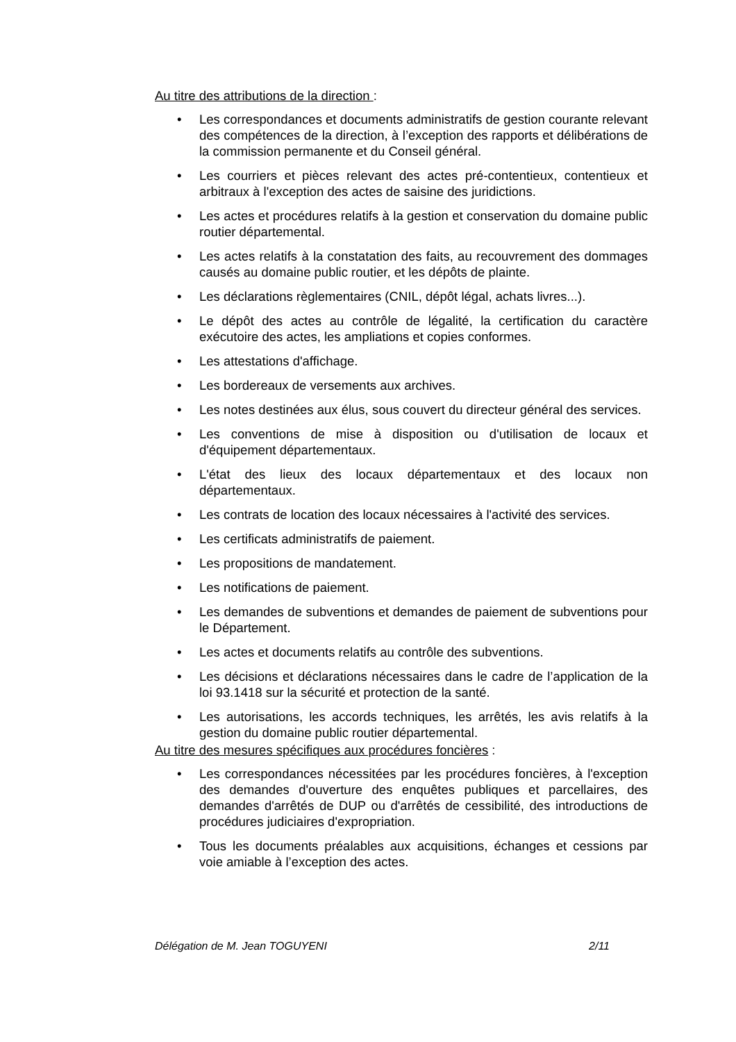Au titre des attributions de la direction :
• Les correspondances et documents administratifs de gestion courante relevant des compétences de la direction, à l’exception des rapports et délibérations de la commission permanente et du Conseil général.
• Les courriers et pièces relevant des actes pré-contentieux, contentieux et arbitraux à l'exception des actes de saisine des juridictions.
• Les actes et procédures relatifs à la gestion et conservation du domaine public routier départemental.
• Les actes relatifs à la constatation des faits, au recouvrement des dommages causés au domaine public routier, et les dépôts de plainte.
• Les déclarations règlementaires (CNIL, dépôt légal, achats livres...).
• Le dépôt des actes au contrôle de légalité, la certification du caractère exécutoire des actes, les ampliations et copies conformes.
• Les attestations d'affichage.
• Les bordereaux de versements aux archives.
• Les notes destinées aux élus, sous couvert du directeur général des services.
• Les conventions de mise à disposition ou d'utilisation de locaux et d'équipement départementaux.
• L'état des lieux des locaux départementaux et des locaux non départementaux.
• Les contrats de location des locaux nécessaires à l'activité des services.
• Les certificats administratifs de paiement.
• Les propositions de mandatement.
• Les notifications de paiement.
• Les demandes de subventions et demandes de paiement de subventions pour le Département.
• Les actes et documents relatifs au contrôle des subventions.
• Les décisions et déclarations nécessaires dans le cadre de l’application de la loi 93.1418 sur la sécurité et protection de la santé.
• Les autorisations, les accords techniques, les arrêtés, les avis relatifs à la gestion du domaine public routier départemental.
Au titre des mesures spécifiques aux procédures foncières :
• Les correspondances nécessitées par les procédures foncières, à l'exception des demandes d'ouverture des enquêtes publiques et parcellaires, des demandes d'arrêtés de DUP ou d'arrêtés de cessibilité, des introductions de procédures judiciaires d'expropriation.
• Tous les documents préalables aux acquisitions, échanges et cessions par voie amiable à l’exception des actes.
Délégation de M. Jean TOGUYENI 2/11